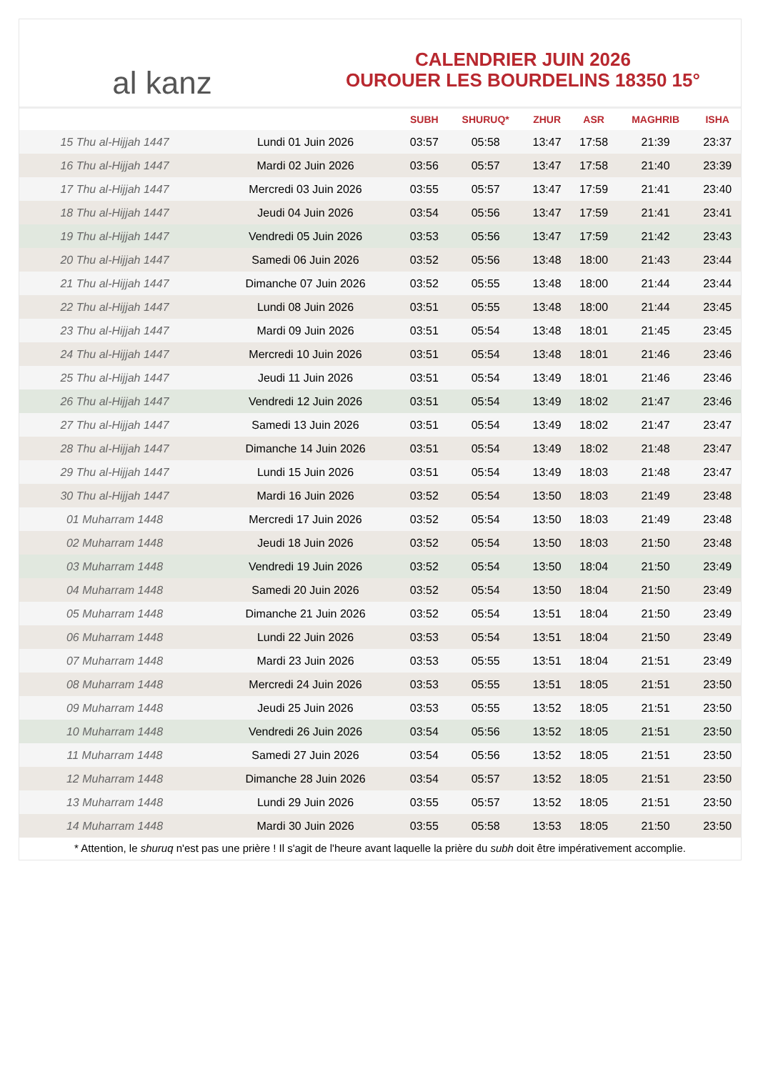al kanz
CALENDRIER JUIN 2026
OUROUER LES BOURDELINS 18350 15°
| | | SUBH | SHURUQ* | ZHUR | ASR | MAGHRIB | ISHA |
| --- | --- | --- | --- | --- | --- | --- | --- |
| 15 Thu al-Hijjah 1447 | Lundi 01 Juin 2026 | 03:57 | 05:58 | 13:47 | 17:58 | 21:39 | 23:37 |
| 16 Thu al-Hijjah 1447 | Mardi 02 Juin 2026 | 03:56 | 05:57 | 13:47 | 17:58 | 21:40 | 23:39 |
| 17 Thu al-Hijjah 1447 | Mercredi 03 Juin 2026 | 03:55 | 05:57 | 13:47 | 17:59 | 21:41 | 23:40 |
| 18 Thu al-Hijjah 1447 | Jeudi 04 Juin 2026 | 03:54 | 05:56 | 13:47 | 17:59 | 21:41 | 23:41 |
| 19 Thu al-Hijjah 1447 | Vendredi 05 Juin 2026 | 03:53 | 05:56 | 13:47 | 17:59 | 21:42 | 23:43 |
| 20 Thu al-Hijjah 1447 | Samedi 06 Juin 2026 | 03:52 | 05:56 | 13:48 | 18:00 | 21:43 | 23:44 |
| 21 Thu al-Hijjah 1447 | Dimanche 07 Juin 2026 | 03:52 | 05:55 | 13:48 | 18:00 | 21:44 | 23:44 |
| 22 Thu al-Hijjah 1447 | Lundi 08 Juin 2026 | 03:51 | 05:55 | 13:48 | 18:00 | 21:44 | 23:45 |
| 23 Thu al-Hijjah 1447 | Mardi 09 Juin 2026 | 03:51 | 05:54 | 13:48 | 18:01 | 21:45 | 23:45 |
| 24 Thu al-Hijjah 1447 | Mercredi 10 Juin 2026 | 03:51 | 05:54 | 13:48 | 18:01 | 21:46 | 23:46 |
| 25 Thu al-Hijjah 1447 | Jeudi 11 Juin 2026 | 03:51 | 05:54 | 13:49 | 18:01 | 21:46 | 23:46 |
| 26 Thu al-Hijjah 1447 | Vendredi 12 Juin 2026 | 03:51 | 05:54 | 13:49 | 18:02 | 21:47 | 23:46 |
| 27 Thu al-Hijjah 1447 | Samedi 13 Juin 2026 | 03:51 | 05:54 | 13:49 | 18:02 | 21:47 | 23:47 |
| 28 Thu al-Hijjah 1447 | Dimanche 14 Juin 2026 | 03:51 | 05:54 | 13:49 | 18:02 | 21:48 | 23:47 |
| 29 Thu al-Hijjah 1447 | Lundi 15 Juin 2026 | 03:51 | 05:54 | 13:49 | 18:03 | 21:48 | 23:47 |
| 30 Thu al-Hijjah 1447 | Mardi 16 Juin 2026 | 03:52 | 05:54 | 13:50 | 18:03 | 21:49 | 23:48 |
| 01 Muharram 1448 | Mercredi 17 Juin 2026 | 03:52 | 05:54 | 13:50 | 18:03 | 21:49 | 23:48 |
| 02 Muharram 1448 | Jeudi 18 Juin 2026 | 03:52 | 05:54 | 13:50 | 18:03 | 21:50 | 23:48 |
| 03 Muharram 1448 | Vendredi 19 Juin 2026 | 03:52 | 05:54 | 13:50 | 18:04 | 21:50 | 23:49 |
| 04 Muharram 1448 | Samedi 20 Juin 2026 | 03:52 | 05:54 | 13:50 | 18:04 | 21:50 | 23:49 |
| 05 Muharram 1448 | Dimanche 21 Juin 2026 | 03:52 | 05:54 | 13:51 | 18:04 | 21:50 | 23:49 |
| 06 Muharram 1448 | Lundi 22 Juin 2026 | 03:53 | 05:54 | 13:51 | 18:04 | 21:50 | 23:49 |
| 07 Muharram 1448 | Mardi 23 Juin 2026 | 03:53 | 05:55 | 13:51 | 18:04 | 21:51 | 23:49 |
| 08 Muharram 1448 | Mercredi 24 Juin 2026 | 03:53 | 05:55 | 13:51 | 18:05 | 21:51 | 23:50 |
| 09 Muharram 1448 | Jeudi 25 Juin 2026 | 03:53 | 05:55 | 13:52 | 18:05 | 21:51 | 23:50 |
| 10 Muharram 1448 | Vendredi 26 Juin 2026 | 03:54 | 05:56 | 13:52 | 18:05 | 21:51 | 23:50 |
| 11 Muharram 1448 | Samedi 27 Juin 2026 | 03:54 | 05:56 | 13:52 | 18:05 | 21:51 | 23:50 |
| 12 Muharram 1448 | Dimanche 28 Juin 2026 | 03:54 | 05:57 | 13:52 | 18:05 | 21:51 | 23:50 |
| 13 Muharram 1448 | Lundi 29 Juin 2026 | 03:55 | 05:57 | 13:52 | 18:05 | 21:51 | 23:50 |
| 14 Muharram 1448 | Mardi 30 Juin 2026 | 03:55 | 05:58 | 13:53 | 18:05 | 21:50 | 23:50 |
* Attention, le shuruq n'est pas une prière ! Il s'agit de l'heure avant laquelle la prière du subh doit être impérativement accomplie.